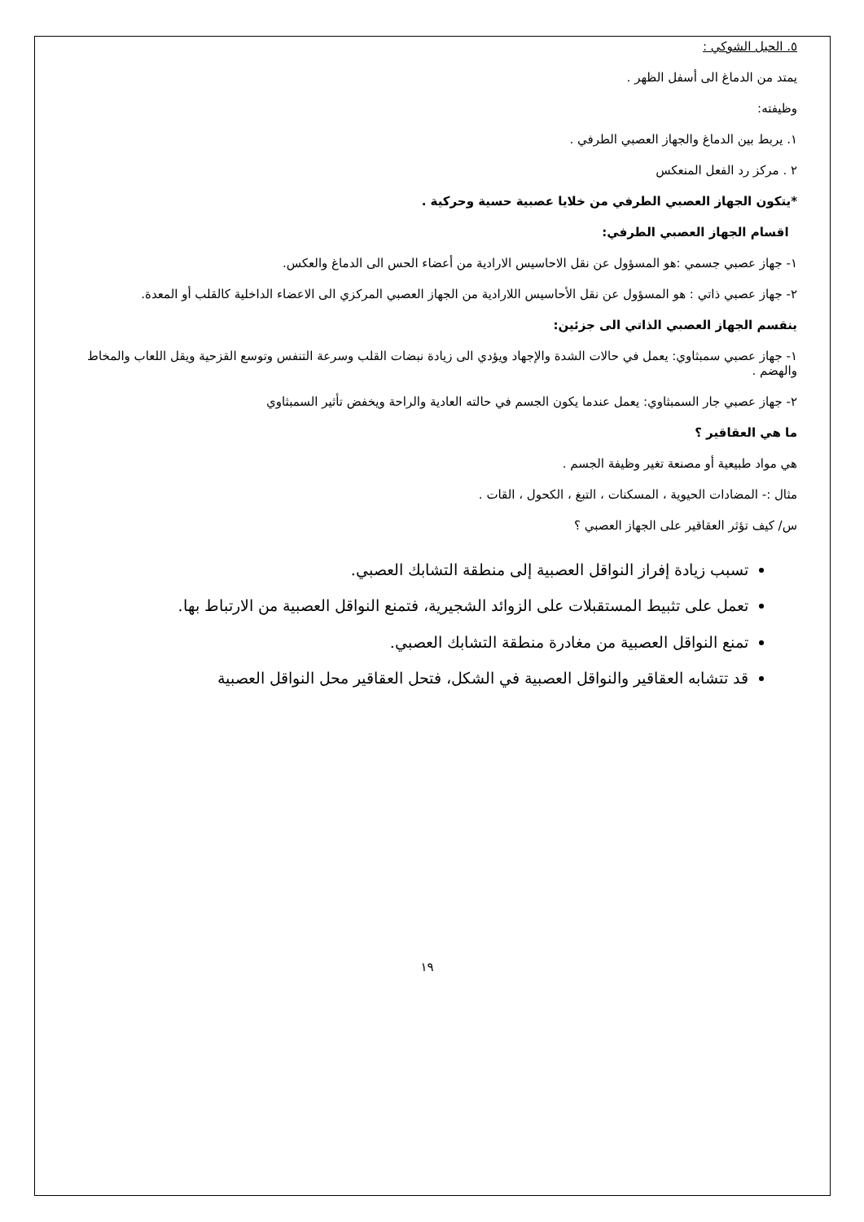٥. الحبل الشوكي :
يمتد من الدماغ الى أسفل الظهر .
وظيفته:
١. يربط بين الدماغ والجهاز العصبي الطرفي .
٢ . مركز رد الفعل المنعكس
*يتكون الجهاز العصبي الطرفي من خلايا عصبية حسية وحركية .
اقسام الجهاز العصبي الطرفي:
١- جهاز عصبي جسمي :هو المسؤول عن نقل الاحاسيس الارادية من أعضاء الحس الى الدماغ والعكس.
٢- جهاز عصبي ذاتي : هو المسؤول عن نقل الأحاسيس اللارادية من الجهاز العصبي المركزي الى الاعضاء الداخلية كالقلب أو المعدة.
ينقسم الجهاز العصبي الذاتي الى جزئين:
١- جهاز عصبي سمبثاوي: يعمل في حالات الشدة والإجهاد ويؤدي الى زيادة نبضات القلب وسرعة التنفس وتوسع القزحية ويقل اللعاب والمخاط والهضم .
٢- جهاز عصبي جار السمبثاوي: يعمل عندما يكون الجسم في حالته العادية والراحة ويخفض تأثير السمبثاوي
ما هي العقاقير ؟
هي مواد طبيعية أو مصنعة تغير وظيفة الجسم .
مثال :- المضادات الحيوية ، المسكنات ، التبغ ، الكحول ، القات .
س/ كيف تؤثر العقاقير على الجهاز العصبي ؟
تسبب زيادة إفراز النواقل العصبية إلى منطقة التشابك العصبي.
تعمل على تثبيط المستقبلات على الزوائد الشجيرية، فتمنع النواقل العصبية من الارتباط بها.
تمنع النواقل العصبية من مغادرة منطقة التشابك العصبي.
قد تتشابه العقاقير والنواقل العصبية في الشكل، فتحل العقاقير محل النواقل العصبية
١٩